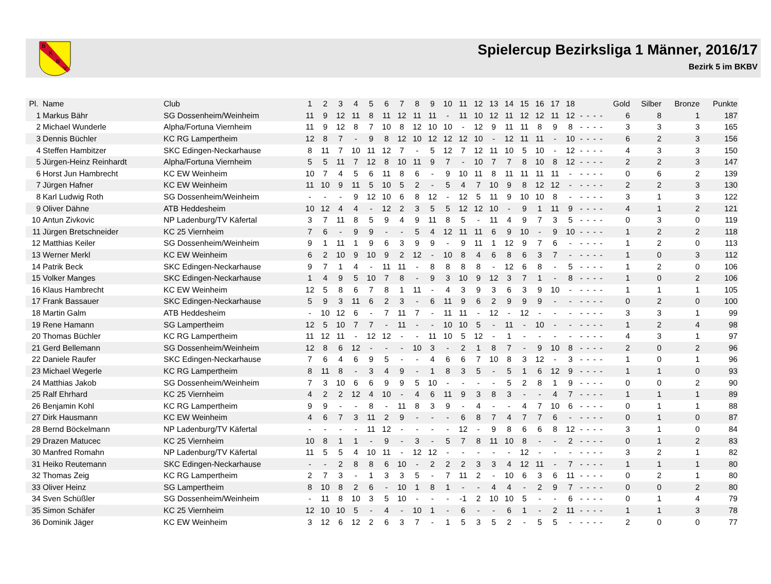B
K
B
V
Spielercup Bezirksliga 1 Männer, 2016/17
Bezirk 5 im BKBV
| Pl. | Name | Club | 1 | 2 | 3 | 4 | 5 | 6 | 7 | 8 | 9 | 10 | 11 | 12 | 13 | 14 | 15 | 16 | 17 | 18 | | | | | Gold | Silber | Bronze | Punkte |
| --- | --- | --- | --- | --- | --- | --- | --- | --- | --- | --- | --- | --- | --- | --- | --- | --- | --- | --- | --- | --- | --- | --- | --- | --- | --- | --- | --- | --- |
| 1 | Markus Bähr | SG Dossenheim/Weinheim | 11 | 9 | 12 | 11 | 8 | 11 | 12 | 11 | 11 | - | 11 | 10 | 12 | 11 | 12 | 12 | 11 | 12 | - | - | - | - | 6 | 8 | 1 | 187 |
| 2 | Michael Wunderle | Alpha/Fortuna Viernheim | 11 | 9 | 12 | 8 | 7 | 10 | 8 | 12 | 10 | 10 | - | 12 | 9 | 11 | 11 | 8 | 9 | 8 | - | - | - | - | 3 | 3 | 3 | 165 |
| 3 | Dennis Büchler | KC RG Lampertheim | 12 | 8 | 7 | - | 9 | 8 | 12 | 10 | 12 | 12 | 12 | 10 | - | 12 | 11 | 11 | - | 10 | - | - | - | - | 6 | 2 | 3 | 156 |
| 4 | Steffen Hambitzer | SKC Edingen-Neckarhause | 8 | 11 | 7 | 10 | 11 | 12 | 7 | - | 5 | 12 | 7 | 12 | 11 | 10 | 5 | 10 | - | 12 | - | - | - | - | 4 | 3 | 3 | 150 |
| 5 | Jürgen-Heinz Reinhardt | Alpha/Fortuna Viernheim | 5 | 5 | 11 | 7 | 12 | 8 | 10 | 11 | 9 | 7 | - | 10 | 7 | 7 | 8 | 10 | 8 | 12 | - | - | - | - | 2 | 2 | 3 | 147 |
| 6 | Horst Jun Hambrecht | KC EW Weinheim | 10 | 7 | 4 | 5 | 6 | 11 | 8 | 6 | - | 9 | 10 | 11 | 8 | 11 | 11 | 11 | 11 | - | - | - | - | - | 0 | 6 | 2 | 139 |
| 7 | Jürgen Hafner | KC EW Weinheim | 11 | 10 | 9 | 11 | 5 | 10 | 5 | 2 | - | 5 | 4 | 7 | 10 | 9 | 8 | 12 | 12 | - | - | - | - | - | 2 | 2 | 3 | 130 |
| 8 | Karl Ludwig Roth | SG Dossenheim/Weinheim | - | - | - | 9 | 12 | 10 | 6 | 8 | 12 | - | 12 | 5 | 11 | 9 | 10 | 10 | 8 | - | - | - | - | - | 3 | 1 | 3 | 122 |
| 9 | Oliver Dähne | ATB Heddesheim | 10 | 12 | 4 | 4 | - | 12 | 2 | 3 | 5 | 5 | 12 | 12 | 10 | - | 9 | 1 | 11 | 9 | - | - | - | - | 4 | 1 | 2 | 121 |
| 10 | Antun Zivkovic | NP Ladenburg/TV Käfertal | 3 | 7 | 11 | 8 | 5 | 9 | 4 | 9 | 11 | 8 | 5 | - | 11 | 4 | 9 | 7 | 3 | 5 | - | - | - | - | 0 | 3 | 0 | 119 |
| 11 | Jürgen Bretschneider | KC 25 Viernheim | 7 | 6 | - | 9 | 9 | - | - | 5 | 4 | 12 | 11 | 11 | 6 | 9 | 10 | - | 9 | 10 | - | - | - | - | 1 | 2 | 2 | 118 |
| 12 | Matthias Keiler | SG Dossenheim/Weinheim | 9 | 1 | 11 | 1 | 9 | 6 | 3 | 9 | 9 | - | 9 | 11 | 1 | 12 | 9 | 7 | 6 | - | - | - | - | - | 1 | 2 | 0 | 113 |
| 13 | Werner Merkl | KC EW Weinheim | 6 | 2 | 10 | 9 | 10 | 9 | 2 | 12 | - | 10 | 8 | 4 | 6 | 8 | 6 | 3 | 7 | - | - | - | - | - | 1 | 0 | 3 | 112 |
| 14 | Patrik Beck | SKC Edingen-Neckarhause | 9 | 7 | 1 | 4 | - | 11 | 11 | - | 8 | 8 | 8 | 8 | - | 12 | 6 | 8 | - | 5 | - | - | - | - | 1 | 2 | 0 | 106 |
| 15 | Volker Manges | SKC Edingen-Neckarhause | 1 | 4 | 9 | 5 | 10 | 7 | 8 | - | 9 | 3 | 10 | 9 | 12 | 3 | 7 | 1 | - | 8 | - | - | - | - | 1 | 0 | 2 | 106 |
| 16 | Klaus Hambrecht | KC EW Weinheim | 12 | 5 | 8 | 6 | 7 | 8 | 1 | 11 | - | 4 | 3 | 9 | 3 | 6 | 3 | 9 | 10 | - | - | - | - | - | 1 | 1 | 1 | 105 |
| 17 | Frank Bassauer | SKC Edingen-Neckarhause | 5 | 9 | 3 | 11 | 6 | 2 | 3 | - | 6 | 11 | 9 | 6 | 2 | 9 | 9 | 9 | - | - | - | - | - | - | 0 | 2 | 0 | 100 |
| 18 | Martin Galm | ATB Heddesheim | - | 10 | 12 | 6 | - | 7 | 11 | 7 | - | 11 | 11 | - | 12 | - | 12 | - | - | - | - | - | - | - | 3 | 3 | 1 | 99 |
| 19 | Rene Hamann | SG Lampertheim | 12 | 5 | 10 | 7 | 7 | - | 11 | - | - | 10 | 10 | 5 | - | 11 | - | 10 | - | - | - | - | - | - | 1 | 2 | 4 | 98 |
| 20 | Thomas Büchler | KC RG Lampertheim | 11 | 12 | 11 | - | 12 | 12 | - | - | 11 | 10 | 5 | 12 | - | 1 | - | - | - | - | - | - | - | - | 4 | 3 | 1 | 97 |
| 21 | Gerd Bellemann | SG Dossenheim/Weinheim | 12 | 8 | 6 | 12 | - | - | - | 10 | 3 | - | 2 | 1 | 8 | 7 | - | 9 | 10 | 8 | - | - | - | - | 2 | 0 | 2 | 96 |
| 22 | Daniele Raufer | SKC Edingen-Neckarhause | 7 | 6 | 4 | 6 | 9 | 5 | - | - | 4 | 6 | 6 | 7 | 10 | 8 | 3 | 12 | - | 3 | - | - | - | - | 1 | 0 | 1 | 96 |
| 23 | Michael Wegerle | KC RG Lampertheim | 8 | 11 | 8 | - | 3 | 4 | 9 | - | 1 | 8 | 3 | 5 | - | 5 | 1 | 6 | 12 | 9 | - | - | - | - | 1 | 1 | 0 | 93 |
| 24 | Matthias Jakob | SG Dossenheim/Weinheim | 7 | 3 | 10 | 6 | 6 | 9 | 9 | 5 | 10 | - | - | - | - | 5 | 2 | 8 | 1 | 9 | - | - | - | - | 0 | 0 | 2 | 90 |
| 25 | Ralf Ehrhard | KC 25 Viernheim | 4 | 2 | 2 | 12 | 4 | 10 | - | 4 | 6 | 11 | 9 | 3 | 8 | 3 | - | - | 4 | 7 | - | - | - | - | 1 | 1 | 1 | 89 |
| 26 | Benjamin Kohl | KC RG Lampertheim | 9 | 9 | - | - | 8 | - | 11 | 8 | 3 | 9 | - | 4 | - | - | 4 | 7 | 10 | 6 | - | - | - | - | 0 | 1 | 1 | 88 |
| 27 | Dirk Hausmann | KC EW Weinheim | 4 | 6 | 7 | 3 | 11 | 2 | 9 | - | - | - | 6 | 8 | 7 | 4 | 7 | 7 | 6 | - | - | - | - | - | 0 | 1 | 0 | 87 |
| 28 | Bernd Böckelmann | NP Ladenburg/TV Käfertal | - | - | - | - | 11 | 12 | - | - | - | - | 12 | - | 9 | 8 | 6 | 6 | 8 | 12 | - | - | - | - | 3 | 1 | 0 | 84 |
| 29 | Drazen Matucec | KC 25 Viernheim | 10 | 8 | 1 | 1 | - | 9 | - | 3 | - | 5 | 7 | 8 | 11 | 10 | 8 | - | - | 2 | - | - | - | - | 0 | 1 | 2 | 83 |
| 30 | Manfred Romahn | NP Ladenburg/TV Käfertal | 11 | 5 | 5 | 4 | 10 | 11 | - | 12 | 12 | - | - | - | - | - | 12 | - | - | - | - | - | - | - | 3 | 2 | 1 | 82 |
| 31 | Heiko Reutemann | SKC Edingen-Neckarhause | - | - | 2 | 8 | 8 | 6 | 10 | - | 2 | 2 | 2 | 3 | 3 | 4 | 12 | 11 | - | 7 | - | - | - | - | 1 | 1 | 1 | 80 |
| 32 | Thomas Zeig | KC RG Lampertheim | 2 | 7 | 3 | - | 1 | 3 | 3 | 5 | - | 7 | 11 | 2 | - | 10 | 6 | 3 | 6 | 11 | - | - | - | - | 0 | 2 | 1 | 80 |
| 33 | Oliver Heinz | SG Lampertheim | 8 | 10 | 8 | 2 | 6 | - | 10 | 1 | 8 | 1 | - | - | 4 | 4 | - | 2 | 9 | 7 | - | - | - | - | 0 | 0 | 2 | 80 |
| 34 | Sven Schüßler | SG Dossenheim/Weinheim | - | 11 | 8 | 10 | 3 | 5 | 10 | - | - | - | -1 | 2 | 10 | 10 | 5 | - | - | 6 | - | - | - | - | 0 | 1 | 4 | 79 |
| 35 | Simon Schäfer | KC 25 Viernheim | 12 | 10 | 10 | 5 | - | 4 | - | 10 | 1 | - | 6 | - | - | 6 | 1 | - | 2 | 11 | - | - | - | - | 1 | 1 | 3 | 78 |
| 36 | Dominik Jäger | KC EW Weinheim | 3 | 12 | 6 | 12 | 2 | 6 | 3 | 7 | - | 1 | 5 | 3 | 5 | 2 | - | 5 | 5 | - | - | - | - | - | 2 | 0 | 0 | 77 |